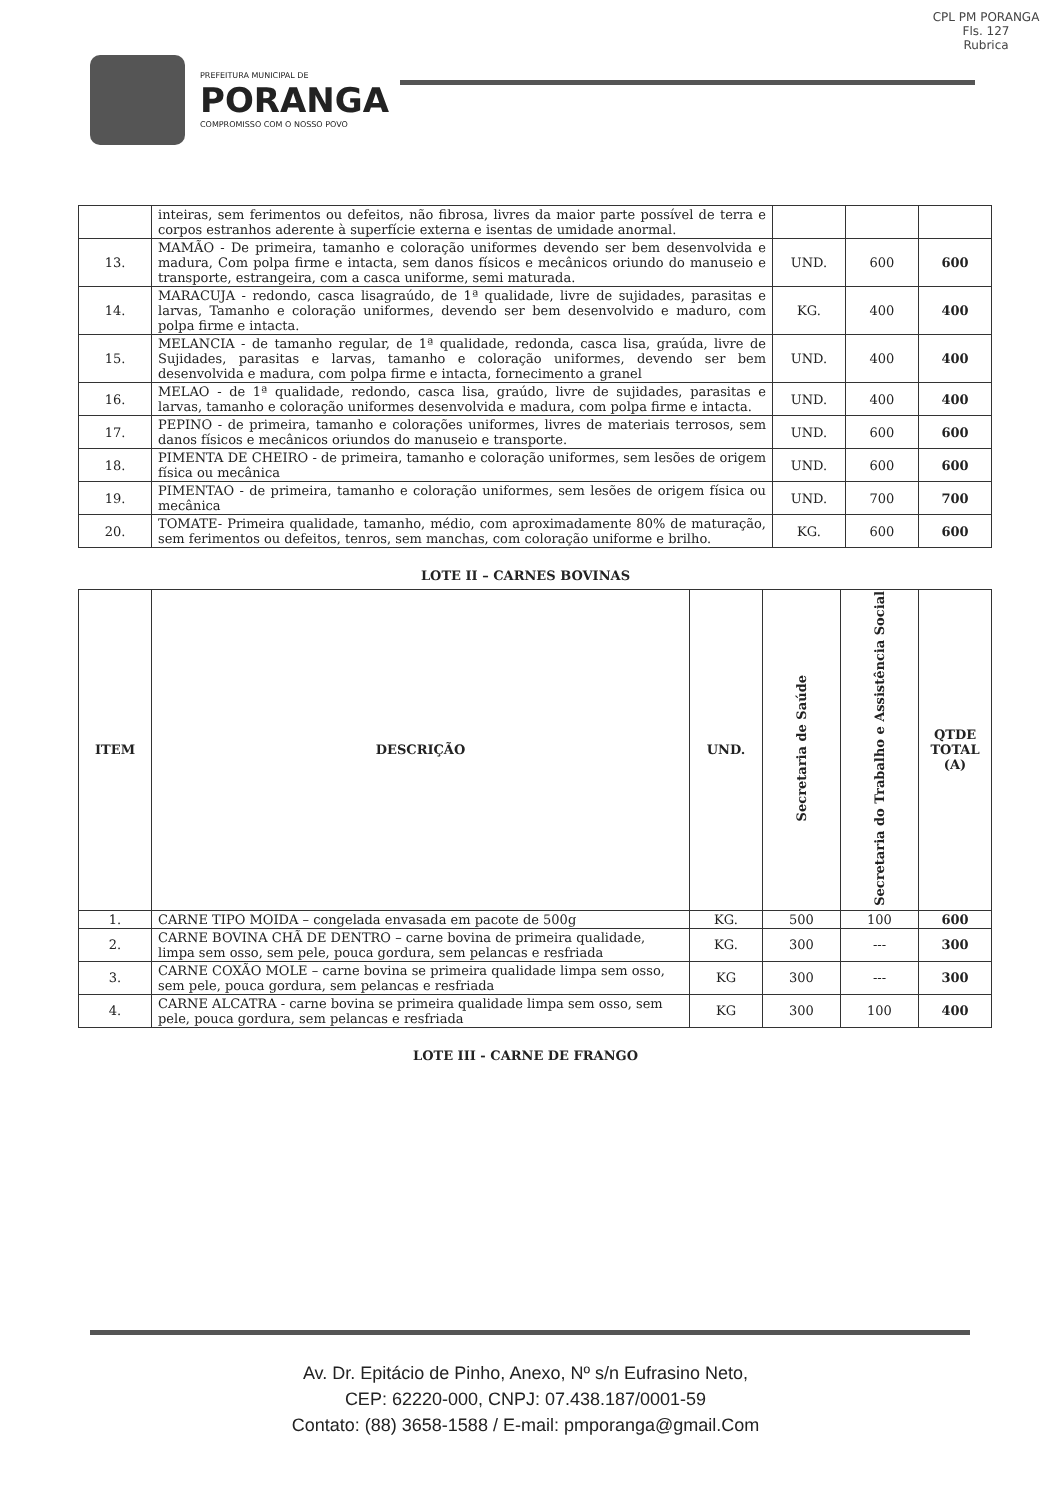PREFEITURA MUNICIPAL DE
PORANGA
COMPROMISSO COM O NOSSO POVO
CPL PM PORANGA
Fls. 127
Rubrica
| | inteiras, sem ferimentos ou defeitos, não fibrosa, livres da maior parte possível de terra e corpos estranhos aderente à superfície externa e isentas de umidade anormal. | | | |
| 13. | MAMÃO - De primeira, tamanho e coloração uniformes devendo ser bem desenvolvida e madura, Com polpa firme e intacta, sem danos físicos e mecânicos oriundo do manuseio e transporte, estrangeira, com a casca uniforme, semi maturada. | UND. | 600 | 600 |
| 14. | MARACUJA - redondo, casca lisagraúdo, de 1ª qualidade, livre de sujidades, parasitas e larvas, Tamanho e coloração uniformes, devendo ser bem desenvolvido e maduro, com polpa firme e intacta. | KG. | 400 | 400 |
| 15. | MELANCIA - de tamanho regular, de 1ª qualidade, redonda, casca lisa, graúda, livre de Sujidades, parasitas e larvas, tamanho e coloração uniformes, devendo ser bem desenvolvida e madura, com polpa firme e intacta, fornecimento a granel | UND. | 400 | 400 |
| 16. | MELAO - de 1ª qualidade, redondo, casca lisa, graúdo, livre de sujidades, parasitas e larvas, tamanho e coloração uniformes desenvolvida e madura, com polpa firme e intacta. | UND. | 400 | 400 |
| 17. | PEPINO - de primeira, tamanho e colorações uniformes, livres de materiais terrosos, sem danos físicos e mecânicos oriundos do manuseio e transporte. | UND. | 600 | 600 |
| 18. | PIMENTA DE CHEIRO - de primeira, tamanho e coloração uniformes, sem lesões de origem física ou mecânica | UND. | 600 | 600 |
| 19. | PIMENTAO - de primeira, tamanho e coloração uniformes, sem lesões de origem física ou mecânica | UND. | 700 | 700 |
| 20. | TOMATE- Primeira qualidade, tamanho, médio, com aproximadamente 80% de maturação, sem ferimentos ou defeitos, tenros, sem manchas, com coloração uniforme e brilho. | KG. | 600 | 600 |
LOTE II – CARNES BOVINAS
| ITEM | DESCRIÇÃO | UND. | Secretaria de Saúde | Secretaria do Trabalho e Assistência Social | QTDE TOTAL (A) |
| --- | --- | --- | --- | --- | --- |
| 1. | CARNE TIPO MOIDA – congelada envasada em pacote de 500g | KG. | 500 | 100 | 600 |
| 2. | CARNE BOVINA CHÃ DE DENTRO – carne bovina de primeira qualidade, limpa sem osso, sem pele, pouca gordura, sem pelancas e resfriada | KG. | 300 | --- | 300 |
| 3. | CARNE COXÃO MOLE – carne bovina se primeira qualidade limpa sem osso, sem pele, pouca gordura, sem pelancas e resfriada | KG | 300 | --- | 300 |
| 4. | CARNE ALCATRA - carne bovina se primeira qualidade limpa sem osso, sem pele, pouca gordura, sem pelancas e resfriada | KG | 300 | 100 | 400 |
LOTE III - CARNE DE FRANGO
Av. Dr. Epitácio de Pinho, Anexo, Nº s/n Eufrasino Neto,
CEP: 62220-000, CNPJ: 07.438.187/0001-59
Contato: (88) 3658-1588 / E-mail: pmporanga@gmail.Com